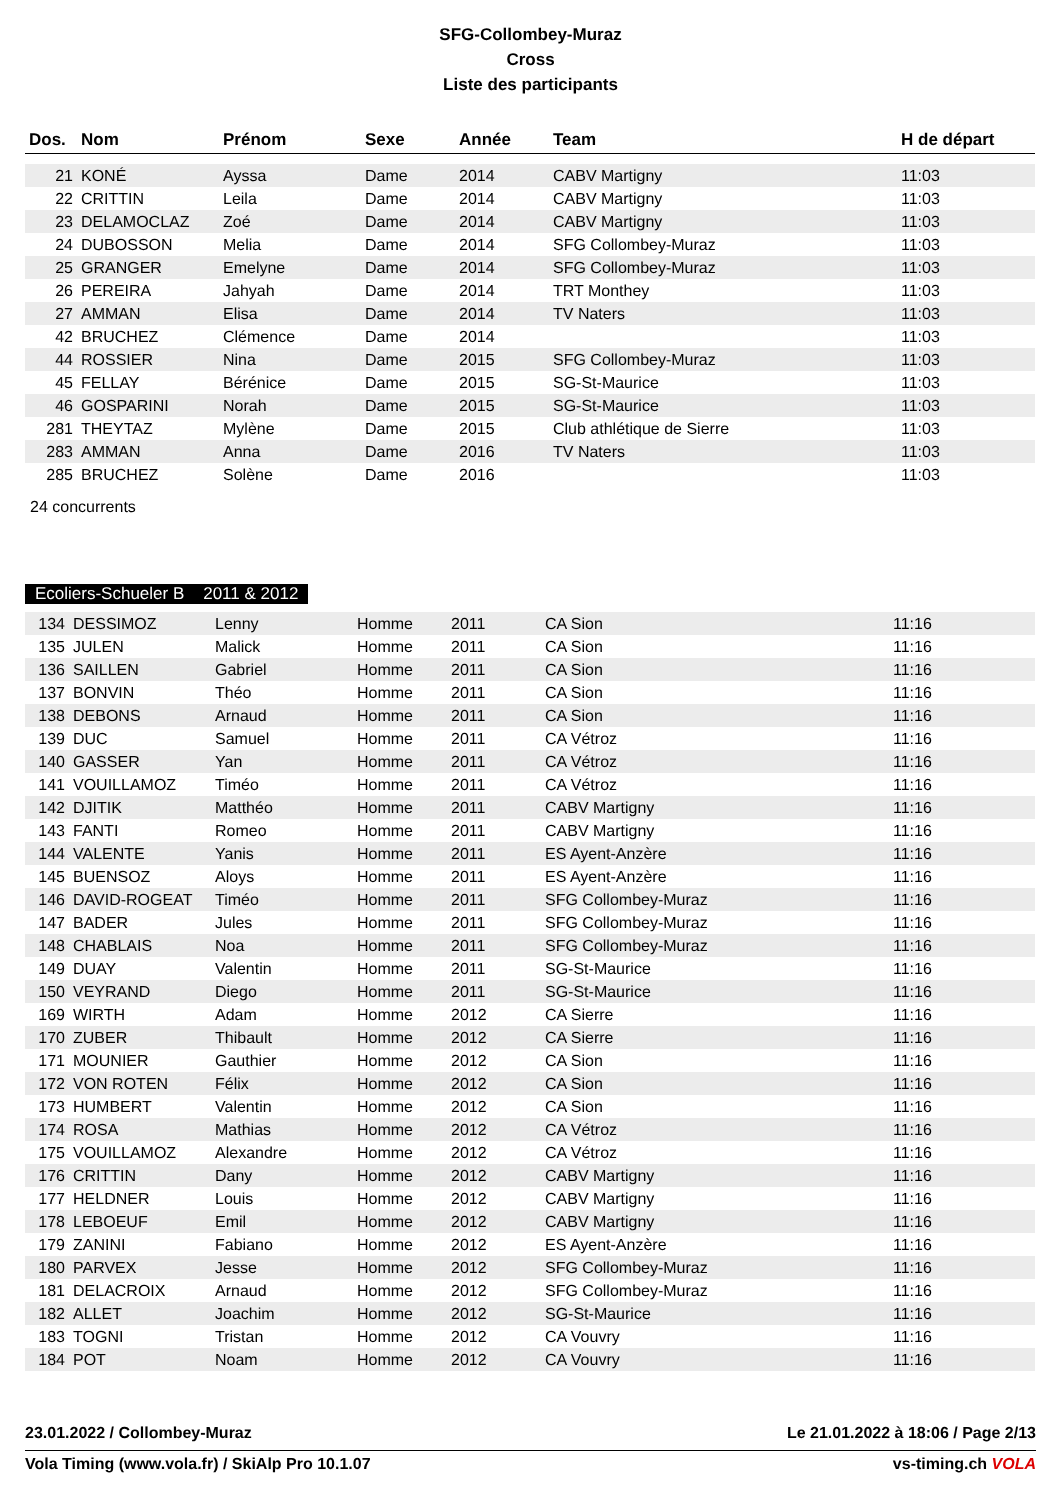SFG-Collombey-Muraz
Cross
Liste des participants
| Dos. | Nom | Prénom | Sexe | Année | Team | H de départ |
| --- | --- | --- | --- | --- | --- | --- |
| 21 | KONÉ | Ayssa | Dame | 2014 | CABV Martigny | 11:03 |
| 22 | CRITTIN | Leila | Dame | 2014 | CABV Martigny | 11:03 |
| 23 | DELAMOCLAZ | Zoé | Dame | 2014 | CABV Martigny | 11:03 |
| 24 | DUBOSSON | Melia | Dame | 2014 | SFG Collombey-Muraz | 11:03 |
| 25 | GRANGER | Emelyne | Dame | 2014 | SFG Collombey-Muraz | 11:03 |
| 26 | PEREIRA | Jahyah | Dame | 2014 | TRT Monthey | 11:03 |
| 27 | AMMAN | Elisa | Dame | 2014 | TV Naters | 11:03 |
| 42 | BRUCHEZ | Clémence | Dame | 2014 | | 11:03 |
| 44 | ROSSIER | Nina | Dame | 2015 | SFG Collombey-Muraz | 11:03 |
| 45 | FELLAY | Bérénice | Dame | 2015 | SG-St-Maurice | 11:03 |
| 46 | GOSPARINI | Norah | Dame | 2015 | SG-St-Maurice | 11:03 |
| 281 | THEYTAZ | Mylène | Dame | 2015 | Club athlétique de Sierre | 11:03 |
| 283 | AMMAN | Anna | Dame | 2016 | TV Naters | 11:03 |
| 285 | BRUCHEZ | Solène | Dame | 2016 | | 11:03 |
24 concurrents
Ecoliers-Schueler B 2011 & 2012
| 134 | DESSIMOZ | Lenny | Homme | 2011 | CA Sion | 11:16 |
| 135 | JULEN | Malick | Homme | 2011 | CA Sion | 11:16 |
| 136 | SAILLEN | Gabriel | Homme | 2011 | CA Sion | 11:16 |
| 137 | BONVIN | Théo | Homme | 2011 | CA Sion | 11:16 |
| 138 | DEBONS | Arnaud | Homme | 2011 | CA Sion | 11:16 |
| 139 | DUC | Samuel | Homme | 2011 | CA Vétroz | 11:16 |
| 140 | GASSER | Yan | Homme | 2011 | CA Vétroz | 11:16 |
| 141 | VOUILLAMOZ | Timéo | Homme | 2011 | CA Vétroz | 11:16 |
| 142 | DJITIK | Matthéo | Homme | 2011 | CABV Martigny | 11:16 |
| 143 | FANTI | Romeo | Homme | 2011 | CABV Martigny | 11:16 |
| 144 | VALENTE | Yanis | Homme | 2011 | ES Ayent-Anzère | 11:16 |
| 145 | BUENSOZ | Aloys | Homme | 2011 | ES Ayent-Anzère | 11:16 |
| 146 | DAVID-ROGEAT | Timéo | Homme | 2011 | SFG Collombey-Muraz | 11:16 |
| 147 | BADER | Jules | Homme | 2011 | SFG Collombey-Muraz | 11:16 |
| 148 | CHABLAIS | Noa | Homme | 2011 | SFG Collombey-Muraz | 11:16 |
| 149 | DUAY | Valentin | Homme | 2011 | SG-St-Maurice | 11:16 |
| 150 | VEYRAND | Diego | Homme | 2011 | SG-St-Maurice | 11:16 |
| 169 | WIRTH | Adam | Homme | 2012 | CA Sierre | 11:16 |
| 170 | ZUBER | Thibault | Homme | 2012 | CA Sierre | 11:16 |
| 171 | MOUNIER | Gauthier | Homme | 2012 | CA Sion | 11:16 |
| 172 | VON ROTEN | Félix | Homme | 2012 | CA Sion | 11:16 |
| 173 | HUMBERT | Valentin | Homme | 2012 | CA Sion | 11:16 |
| 174 | ROSA | Mathias | Homme | 2012 | CA Vétroz | 11:16 |
| 175 | VOUILLAMOZ | Alexandre | Homme | 2012 | CA Vétroz | 11:16 |
| 176 | CRITTIN | Dany | Homme | 2012 | CABV Martigny | 11:16 |
| 177 | HELDNER | Louis | Homme | 2012 | CABV Martigny | 11:16 |
| 178 | LEBOEUF | Emil | Homme | 2012 | CABV Martigny | 11:16 |
| 179 | ZANINI | Fabiano | Homme | 2012 | ES Ayent-Anzère | 11:16 |
| 180 | PARVEX | Jesse | Homme | 2012 | SFG Collombey-Muraz | 11:16 |
| 181 | DELACROIX | Arnaud | Homme | 2012 | SFG Collombey-Muraz | 11:16 |
| 182 | ALLET | Joachim | Homme | 2012 | SG-St-Maurice | 11:16 |
| 183 | TOGNI | Tristan | Homme | 2012 | CA Vouvry | 11:16 |
| 184 | POT | Noam | Homme | 2012 | CA Vouvry | 11:16 |
23.01.2022 / Collombey-Muraz Le 21.01.2022 à 18:06 / Page 2/13
Vola Timing (www.vola.fr) / SkiAlp Pro 10.1.07 vs-timing.ch VOLA